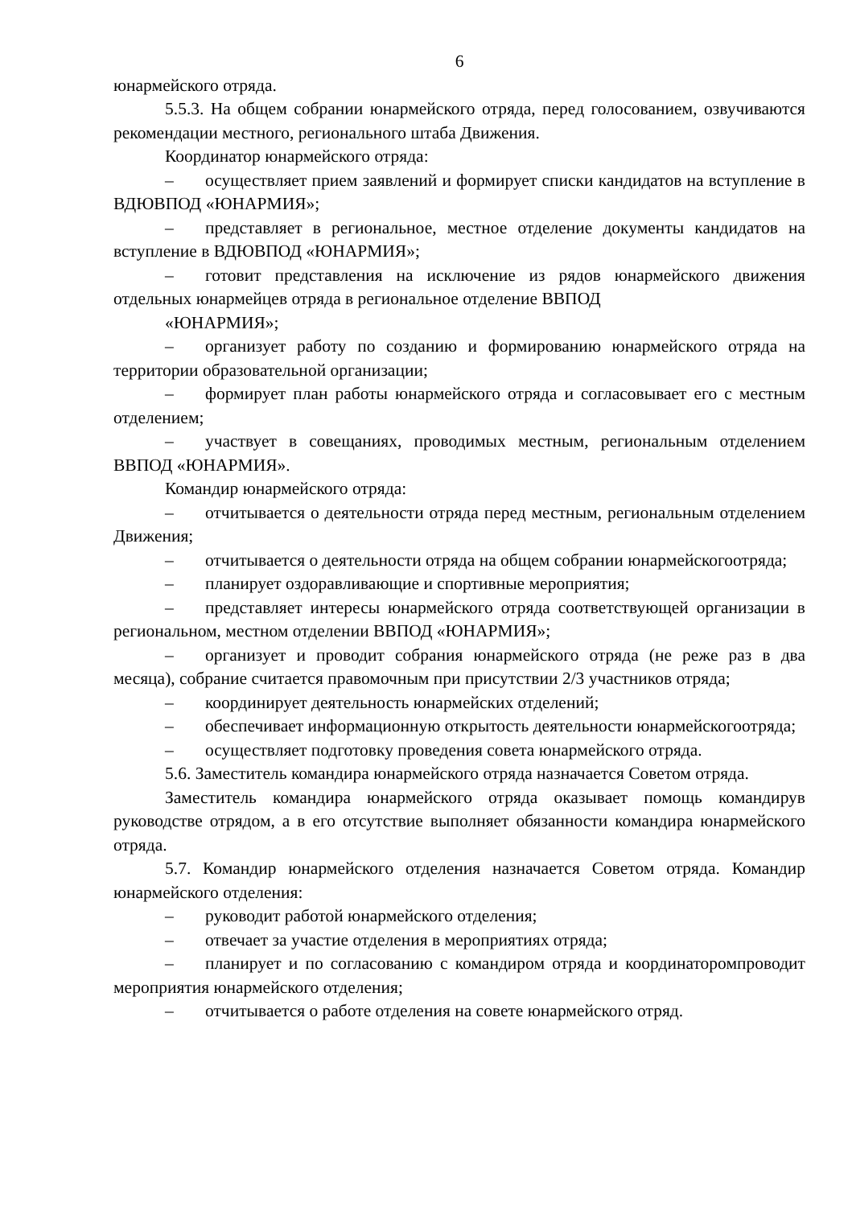6
юнармейского отряда.
5.5.3. На общем собрании юнармейского отряда, перед голосованием, озвучиваются рекомендации местного, регионального штаба Движения.
Координатор юнармейского отряда:
– осуществляет прием заявлений и формирует списки кандидатов на вступление в ВДЮВПОД «ЮНАРМИЯ»;
– представляет в региональное, местное отделение документы кандидатов на вступление в ВДЮВПОД «ЮНАРМИЯ»;
– готовит представления на исключение из рядов юнармейского движения отдельных юнармейцев отряда в региональное отделение ВВПОД
«ЮНАРМИЯ»;
– организует работу по созданию и формированию юнармейского отряда на территории образовательной организации;
– формирует план работы юнармейского отряда и согласовывает его с местным отделением;
– участвует в совещаниях, проводимых местным, региональным отделением ВВПОД «ЮНАРМИЯ».
Командир юнармейского отряда:
– отчитывается о деятельности отряда перед местным, региональным отделением Движения;
– отчитывается о деятельности отряда на общем собрании юнармейскогоотряда;
– планирует оздоравливающие и спортивные мероприятия;
– представляет интересы юнармейского отряда соответствующей организации в региональном, местном отделении ВВПОД «ЮНАРМИЯ»;
– организует и проводит собрания юнармейского отряда (не реже раз в два месяца), собрание считается правомочным при присутствии 2/3 участников отряда;
– координирует деятельность юнармейских отделений;
– обеспечивает информационную открытость деятельности юнармейскогоотряда;
– осуществляет подготовку проведения совета юнармейского отряда.
5.6. Заместитель командира юнармейского отряда назначается Советом отряда.
Заместитель командира юнармейского отряда оказывает помощь командирув руководстве отрядом, а в его отсутствие выполняет обязанности командира юнармейского отряда.
5.7. Командир юнармейского отделения назначается Советом отряда. Командир юнармейского отделения:
– руководит работой юнармейского отделения;
– отвечает за участие отделения в мероприятиях отряда;
– планирует и по согласованию с командиром отряда и координаторомпроводит мероприятия юнармейского отделения;
– отчитывается о работе отделения на совете юнармейского отряд.